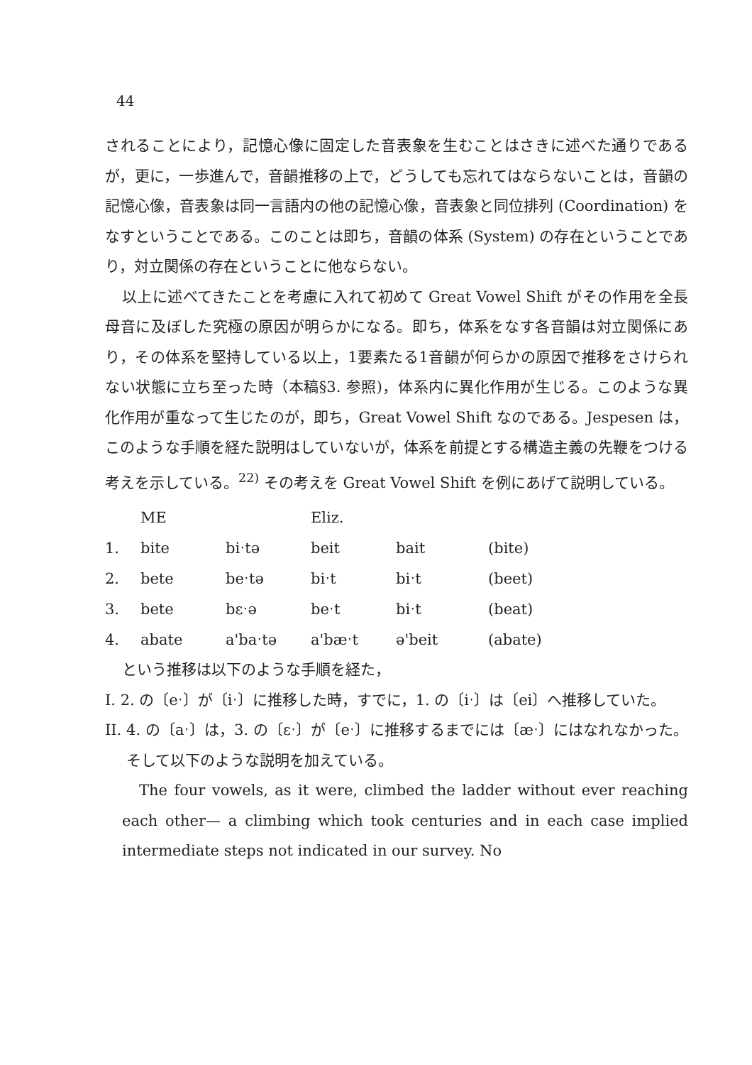44
されることにより，記憶心像に固定した音表象を生むことはさきに述べた通りであるが，更に，一歩進んで，音韻推移の上で，どうしても忘れてはならないことは，音韻の記憶心像，音表象は同一言語内の他の記憶心像，音表象と同位排列 (Coordination) をなすということである。このことは即ち，音韻の体系 (System) の存在ということであり，対立関係の存在ということに他ならない。
以上に述べてきたことを考慮に入れて初めて Great Vowel Shift がその作用を全長母音に及ぼした究極の原因が明らかになる。即ち，体系をなす各音韻は対立関係にあり，その体系を堅持している以上，1要素たる1音韻が何らかの原因で推移をさけられない状態に立ち至った時（本稿§3. 参照)，体系内に異化作用が生じる。このような異化作用が重なって生じたのが，即ち，Great Vowel Shift なのである。Jespesen は，このような手順を経た説明はしていないが，体系を前提とする構造主義の先鞭をつける考えを示している。<sup>22)</sup> その考えを Great Vowel Shift を例にあげて説明している。
| | ME | | Eliz. | | |
| 1. | bite | biˑtə | beit | bait | (bite) |
| 2. | bete | beˑtə | biˑt | biˑt | (beet) |
| 3. | bete | bɛˑə | beˑt | biˑt | (beat) |
| 4. | abate | a'baˑtə | a'bæˑt | ə'beit | (abate) |
という推移は以下のような手順を経た，
I. 2. の〔eˑ〕が〔iˑ〕に推移した時，すでに，1. の〔iˑ〕は〔ei〕へ推移していた。
II. 4. の〔aˑ〕は，3. の〔ɛˑ〕が〔eˑ〕に推移するまでには〔æˑ〕にはなれなかった。そして以下のような説明を加えている。
The four vowels, as it were, climbed the ladder without ever reaching each other— a climbing which took centuries and in each case implied intermediate steps not indicated in our survey. No